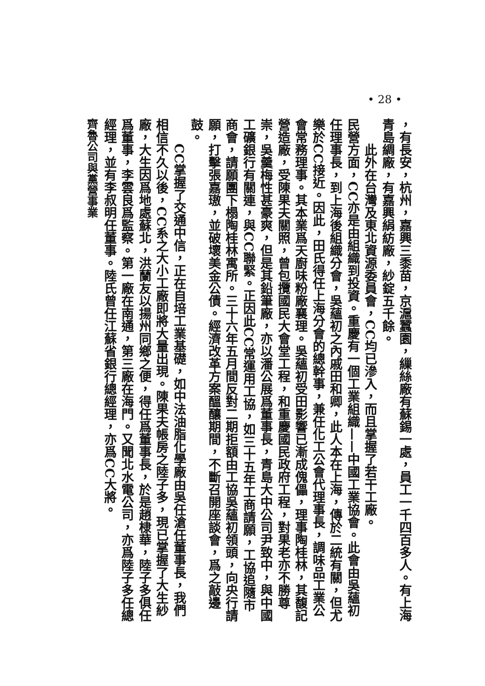• 28 •
，有長安，杭州，嘉興三黍苗，京滬蠶園，繅絲廠有蘇錫一處，員工一千四百多人。有上海青島綢廠，有嘉興絹紡廠，紗錠五千餘。
此外在台灣及東北資源委員會，CC均已滲入，而且掌握了若干工廠。
民營方面，CC亦是由組織到投資。重慶有一個工業組織——中國工業協會。此會由吳蘊初任理事長，到上海後組織分會，吳蘊初之內戚田和卿，此人本在上海，傳於二統有關，但尤樂於CC接近。因此，田氏得任上海分會的總幹事，兼任化工公會代理事長，調味品工業公會常務理事。其本業爲天廚味粉廠襄理。吳蘊初受田影響已漸成傀儡，理事陶桂林，其馥記營造廠，受陳果夫關照，曾包攬國民大會堂工程，和重慶國民政府工程，對果老亦不勝尊崇，吳羹梅性甚豪爽，但是其鉛筆廠，亦以潘公展爲董事長，青島大中公司尹致中，與中國工礦銀行有關連，與CC聯緊。正因此CC常運用工協，如三十五年工商請願，工協追隨市商會，請願團下榻陶桂林寓所。三十六年五月間反對二期拒額由工協吳蘊初領頭，向央行請願，打擊張嘉璈，並破壞美金公債。經濟改革方案醞釀期間，不斷召開座談會，爲之敲邊鼓。
CC掌握了交通中信，正在自培工業基礎，如中法油脂化學廠由吳任滄任董事長，我們相信不久以後，CC系之大小工廠即將大量出現。陳果夫帳房之陸子多，現已掌握了大生紗廠，大生因爲地處蘇北，洪蘭友以揚州同鄉之便，得任爲董事長，於是趙棣華，陸子多俱任爲董事，李雲良爲監察。第一廠在南通，第三廠在海門。又聞北水電公司，亦爲陸子多任總經理，並有李叔明任董事。陸氏曾任江蘇省銀行總經理，亦爲CC大將。
齊魯公司與黨營事業